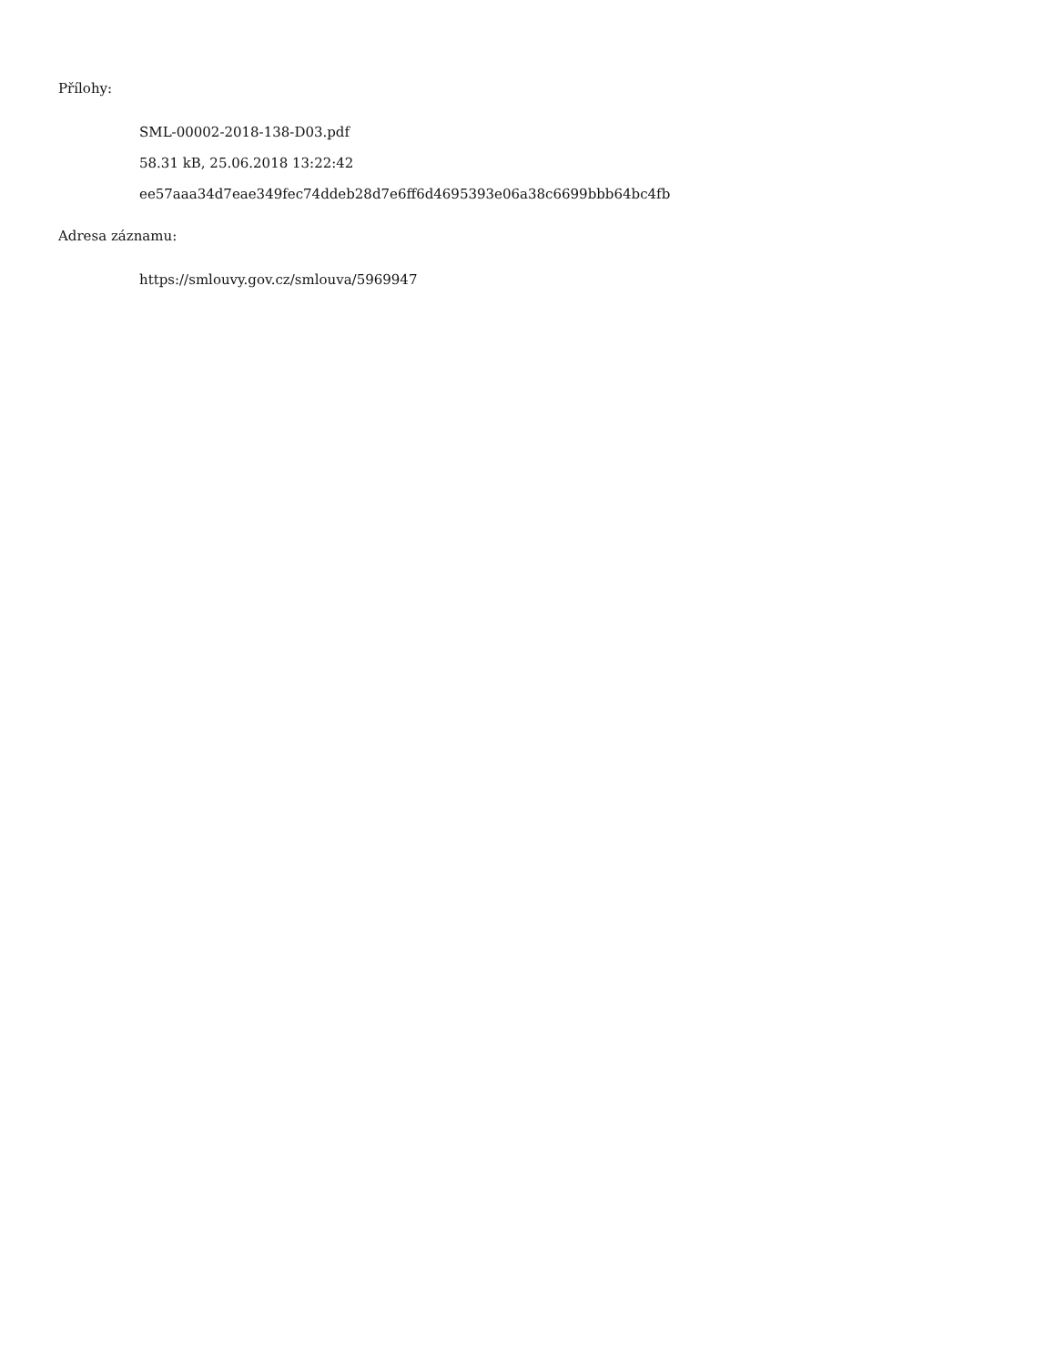Přílohy:
SML-00002-2018-138-D03.pdf
58.31 kB, 25.06.2018 13:22:42
ee57aaa34d7eae349fec74ddeb28d7e6ff6d4695393e06a38c6699bbb64bc4fb
Adresa záznamu:
https://smlouvy.gov.cz/smlouva/5969947